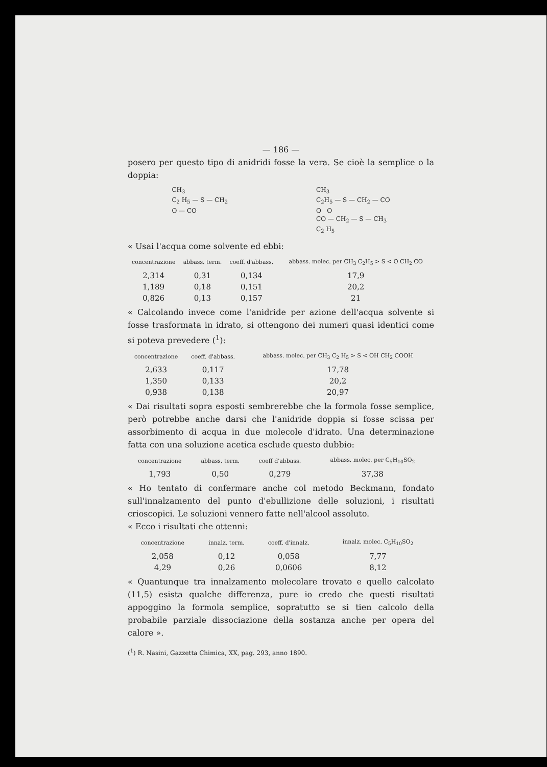— 186 —
posero per questo tipo di anidridi fosse la vera. Se cioè la semplice o la doppia:
CH<sub>3</sub>
C<sub>2</sub> H<sub>5</sub> — S — CH<sub>2</sub>
O — CO
CH<sub>3</sub>
C<sub>2</sub>H<sub>5</sub> — S — CH<sub>2</sub> — CO
O O
CO — CH<sub>2</sub> — S — CH<sub>3</sub>
C<sub>2</sub> H<sub>5</sub>
« Usai l'acqua come solvente ed ebbi:
| concentrazione | abbass. term. | coeff. d'abbass. | abbass. molec. per CH<sub>3</sub> C<sub>2</sub>H<sub>5</sub> > S < O CH<sub>2</sub> CO |
| --- | --- | --- | --- |
| 2,314 | 0,31 | 0,134 | 17,9 |
| 1,189 | 0,18 | 0,151 | 20,2 |
| 0,826 | 0,13 | 0,157 | 21 |
« Calcolando invece come l'anidride per azione dell'acqua solvente si fosse trasformata in idrato, si ottengono dei numeri quasi identici come si poteva prevedere (<sup>1</sup>):
| concentrazione | coeff. d'abbass. | abbass. molec. per CH<sub>3</sub> C<sub>2</sub> H<sub>5</sub> > S < OH CH<sub>2</sub> COOH |
| --- | --- | --- |
| 2,633 | 0,117 | 17,78 |
| 1,350 | 0,133 | 20,2 |
| 0,938 | 0,138 | 20,97 |
« Dai risultati sopra esposti sembrerebbe che la formola fosse semplice, però potrebbe anche darsi che l'anidride doppia si fosse scissa per assorbimento di acqua in due molecole d'idrato. Una determinazione fatta con una soluzione acetica esclude questo dubbio:
| concentrazione | abbass. term. | coeff d'abbass. | abbass. molec. per C<sub>5</sub>H<sub>10</sub>SO<sub>2</sub> |
| --- | --- | --- | --- |
| 1,793 | 0,50 | 0,279 | 37,38 |
« Ho tentato di confermare anche col metodo Beckmann, fondato sull'innalzamento del punto d'ebullizione delle soluzioni, i risultati crioscopici. Le soluzioni vennero fatte nell'alcool assoluto.
« Ecco i risultati che ottenni:
| concentrazione | innalz. term. | coeff. d'innalz. | innalz. molec. C<sub>5</sub>H<sub>10</sub>SO<sub>2</sub> |
| --- | --- | --- | --- |
| 2,058 | 0,12 | 0,058 | 7,77 |
| 4,29 | 0,26 | 0,0606 | 8,12 |
« Quantunque tra innalzamento molecolare trovato e quello calcolato (11,5) esista qualche differenza, pure io credo che questi risultati appoggino la formola semplice, sopratutto se si tien calcolo della probabile parziale dissociazione della sostanza anche per opera del calore ».
(<sup>1</sup>) R. Nasini, Gazzetta Chimica, XX, pag. 293, anno 1890.